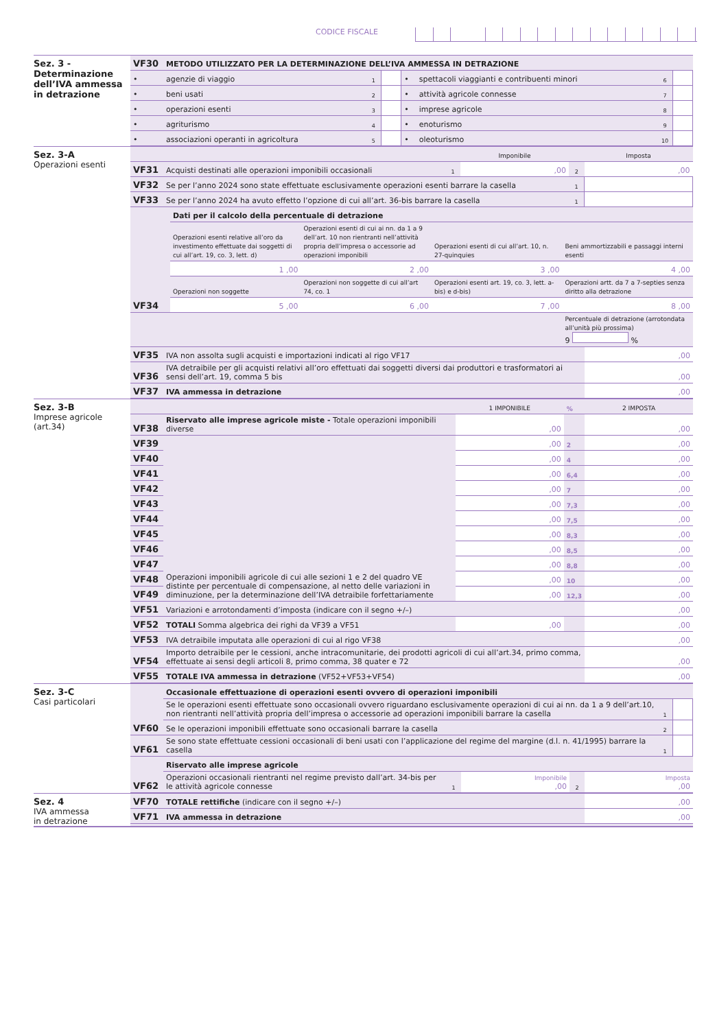CODICE FISCALE
Sez. 3 - Determinazione dell’IVA ammessa in detrazione
| VF30 | METODO UTILIZZATO PER LA DETERMINAZIONE DELL’IVA AMMESSA IN DETRAZIONE | | | | | | |
| • | agenzie di viaggio | 1 | | • | spettacoli viaggianti e contribuenti minori | 6 | |
| • | beni usati | 2 | | • | attività agricole connesse | 7 | |
| • | operazioni esenti | 3 | | • | imprese agricole | 8 | |
| • | agriturismo | 4 | | • | enoturismo | 9 | |
| • | associazioni operanti in agricoltura | 5 | | • | oleoturismo | 10 | |
Sez. 3-A
Operazioni esenti
| | | | Imponibile | | Imposta |
| VF31 | Acquisti destinati alle operazioni imponibili occasionali | 1 | ,00 | 2 | ,00 |
| VF32 | Se per l’anno 2024 sono state effettuate esclusivamente operazioni esenti barrare la casella | | | 1 | |
| VF33 | Se per l’anno 2024 ha avuto effetto l’opzione di cui all’art. 36-bis barrare la casella | | | 1 | |
| VF34 | Dati per il calcolo della percentuale di detrazione | | | |
| | Operazioni esenti relative all’oro da investimento effettuate dai soggetti di cui all’art. 19, co. 3, lett. d) | Operazioni esenti di cui ai nn. da 1 a 9 dell’art. 10 non rientranti nell’attività propria dell’impresa o accessorie ad operazioni imponibili | Operazioni esenti di cui all’art. 10, n. 27-quinquies | Beni ammortizzabili e passaggi interni esenti |
| | 1 ,00 | 2 ,00 | 3 ,00 | 4 ,00 |
| | Operazioni non soggette | Operazioni non soggette di cui all’art 74, co. 1 | Operazioni esenti art. 19, co. 3, lett. a-bis) e d-bis) | Operazioni artt. da 7 a 7-septies senza diritto alla detrazione |
| | 5 ,00 | 6 ,00 | 7 ,00 | 8 ,00 |
| | | | | Percentuale di detrazione (arrotondata all’unità più prossima) 9 % |
| VF35 | IVA non assolta sugli acquisti e importazioni indicati al rigo VF17 | ,00 |
| VF36 | IVA detraibile per gli acquisti relativi all’oro effettuati dai soggetti diversi dai produttori e trasformatori ai sensi dell’art. 19, comma 5 bis | ,00 |
| VF37 | IVA ammessa in detrazione | ,00 |
Sez. 3-B
Imprese agricole (art.34)
| | | 1 IMPONIBILE | % | 2 IMPOSTA |
| VF38 | Riservato alle imprese agricole miste - Totale operazioni imponibili diverse | ,00 | | ,00 |
| VF39 | Operazioni imponibili agricole di cui alle sezioni 1 e 2 del quadro VE distinte per percentuale di compensazione, al netto delle variazioni in diminuzione, per la determinazione dell’IVA detraibile forfettariamente | ,00 | 2 | ,00 |
| VF40 | | ,00 | 4 | ,00 |
| VF41 | | ,00 | 6,4 | ,00 |
| VF42 | | ,00 | 7 | ,00 |
| VF43 | | ,00 | 7,3 | ,00 |
| VF44 | | ,00 | 7,5 | ,00 |
| VF45 | | ,00 | 8,3 | ,00 |
| VF46 | | ,00 | 8,5 | ,00 |
| VF47 | | ,00 | 8,8 | ,00 |
| VF48 | | ,00 | 10 | ,00 |
| VF49 | | ,00 | 12,3 | ,00 |
| VF51 | Variazioni e arrotondamenti d’imposta (indicare con il segno +/–) | | | ,00 |
| VF52 | TOTALI Somma algebrica dei righi da VF39 a VF51 | ,00 | | ,00 |
| VF53 | IVA detraibile imputata alle operazioni di cui al rigo VF38 | | | ,00 |
| VF54 | Importo detraibile per le cessioni, anche intracomunitarie, dei prodotti agricoli di cui all’art.34, primo comma, effettuate ai sensi degli articoli 8, primo comma, 38 quater e 72 | | | ,00 |
| VF55 | TOTALE IVA ammessa in detrazione (VF52+VF53+VF54) | | | ,00 |
Sez. 3-C
Casi particolari
| VF60 | Occasionale effettuazione di operazioni esenti ovvero di operazioni imponibili | | |
| | Se le operazioni esenti effettuate sono occasionali ovvero riguardano esclusivamente operazioni di cui ai nn. da 1 a 9 dell’art.10, non rientranti nell’attività propria dell’impresa o accessorie ad operazioni imponibili barrare la casella | 1 | |
| | Se le operazioni imponibili effettuate sono occasionali barrare la casella | 2 | |
| VF61 | Se sono state effettuate cessioni occasionali di beni usati con l’applicazione del regime del margine (d.l. n. 41/1995) barrare la casella | 1 | |
| VF62 | Riservato alle imprese agricole | | | | |
| | Operazioni occasionali rientranti nel regime previsto dall’art. 34-bis per le attività agricole connesse | 1 | Imponibile ,00 | 2 | Imposta ,00 |
Sez. 4
IVA ammessa
in detrazione
| VF70 | TOTALE rettifiche (indicare con il segno +/–) | ,00 |
| VF71 | IVA ammessa in detrazione | ,00 |